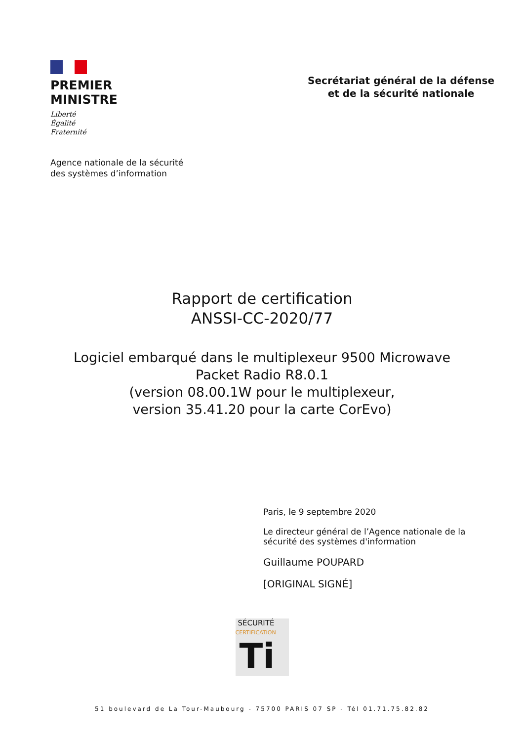PREMIER
MINISTRE
Liberté
Égalité
Fraternité
Secrétariat général de la défense
et de la sécurité nationale
Agence nationale de la sécurité
des systèmes d’information
Rapport de certification
ANSSI-CC-2020/77
Logiciel embarqué dans le multiplexeur 9500 Microwave
Packet Radio R8.0.1
(version 08.00.1W pour le multiplexeur,
version 35.41.20 pour la carte CorEvo)
Paris, le 9 septembre 2020
Le directeur général de l’Agence nationale de la
sécurité des systèmes d'information
Guillaume POUPARD
[ORIGINAL SIGNÉ]
SÉCURITÉ CERTIFICATION
Ti
51 boulevard de La Tour-Maubourg - 75700 PARIS 07 SP - Tél 01.71.75.82.82